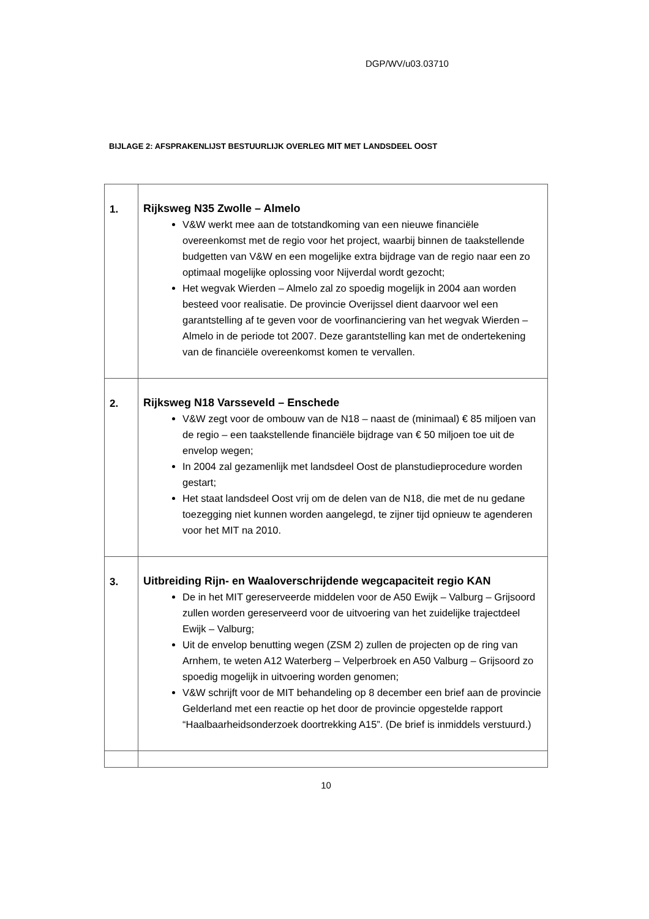DGP/WV/u03.03710
BIJLAGE 2: AFSPRAKENLIJST BESTUURLIJK OVERLEG MIT MET LANDSDEEL OOST
| 1. | Rijksweg N35 Zwolle – Almelo V&W werkt mee aan de totstandkoming van een nieuwe financiële overeenkomst met de regio voor het project, waarbij binnen de taakstellende budgetten van V&W en een mogelijke extra bijdrage van de regio naar een zo optimaal mogelijke oplossing voor Nijverdal wordt gezocht; Het wegvak Wierden – Almelo zal zo spoedig mogelijk in 2004 aan worden besteed voor realisatie. De provincie Overijssel dient daarvoor wel een garantstelling af te geven voor de voorfinanciering van het wegvak Wierden – Almelo in de periode tot 2007. Deze garantstelling kan met de ondertekening van de financiële overeenkomst komen te vervallen. |
| 2. | Rijksweg N18 Varsseveld – Enschede V&W zegt voor de ombouw van de N18 – naast de (minimaal) € 85 miljoen van de regio – een taakstellende financiële bijdrage van € 50 miljoen toe uit de envelop wegen; In 2004 zal gezamenlijk met landsdeel Oost de planstudieprocedure worden gestart; Het staat landsdeel Oost vrij om de delen van de N18, die met de nu gedane toezegging niet kunnen worden aangelegd, te zijner tijd opnieuw te agenderen voor het MIT na 2010. |
| 3. | Uitbreiding Rijn- en Waaloverschrijdende wegcapaciteit regio KAN De in het MIT gereserveerde middelen voor de A50 Ewijk – Valburg – Grijsoord zullen worden gereserveerd voor de uitvoering van het zuidelijke trajectdeel Ewijk – Valburg; Uit de envelop benutting wegen (ZSM 2) zullen de projecten op de ring van Arnhem, te weten A12 Waterberg – Velperbroek en A50 Valburg – Grijsoord zo spoedig mogelijk in uitvoering worden genomen; V&W schrijft voor de MIT behandeling op 8 december een brief aan de provincie Gelderland met een reactie op het door de provincie opgestelde rapport “Haalbaarheidsonderzoek doortrekking A15”. (De brief is inmiddels verstuurd.) |
10